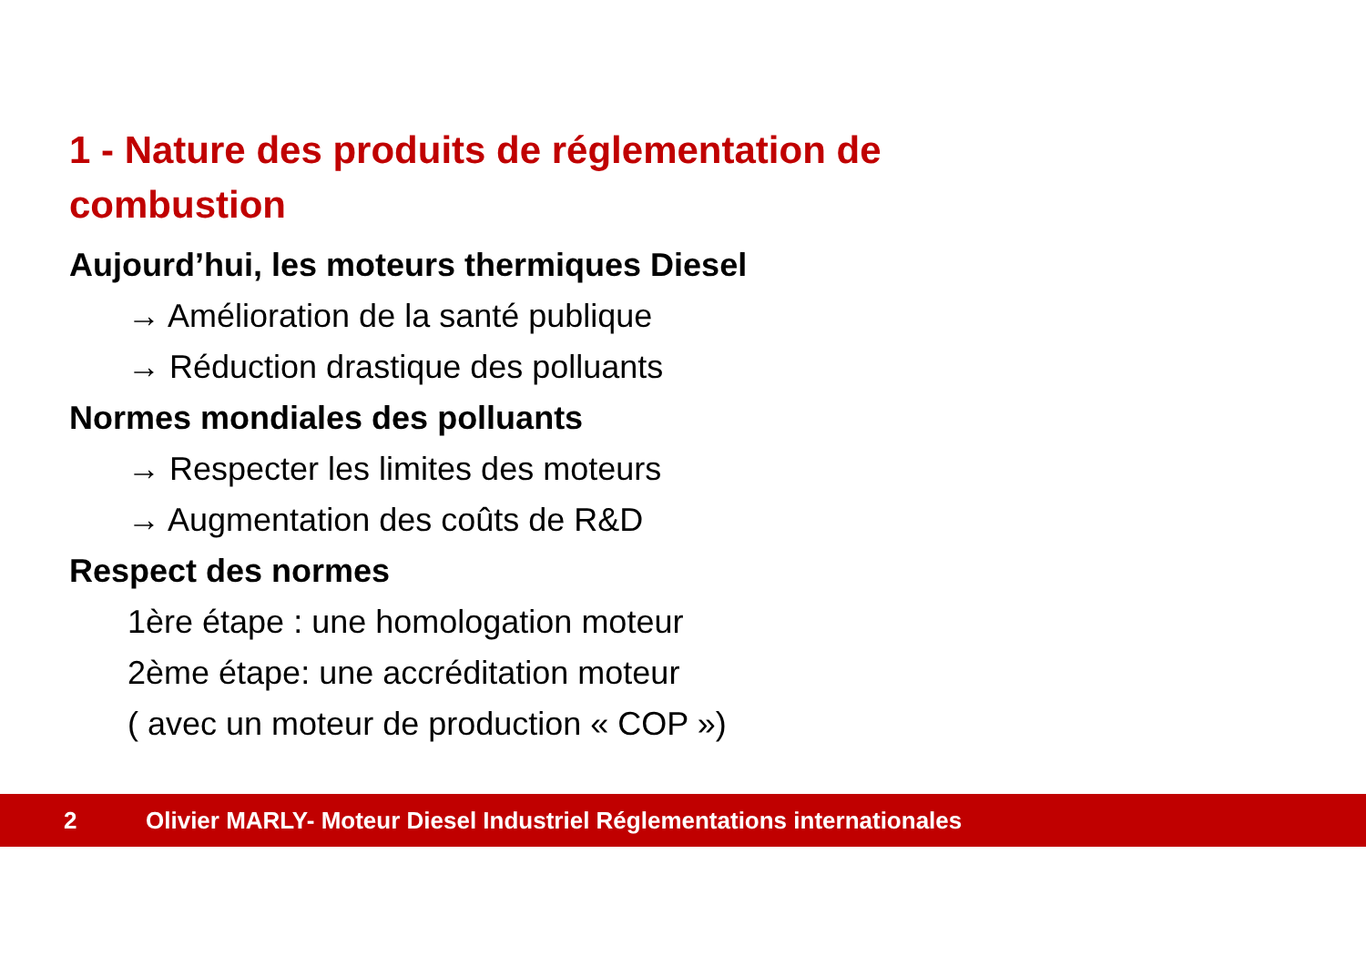1 - Nature des produits de réglementation de combustion
Aujourd’hui, les moteurs thermiques Diesel
→ Amélioration de la santé publique
→ Réduction drastique des polluants
Normes mondiales des polluants
→ Respecter les limites des moteurs
→ Augmentation des coûts de R&D
Respect des normes
1ère étape : une homologation moteur
2ème étape: une accréditation moteur
( avec un moteur de production « COP »)
2 Olivier MARLY- Moteur Diesel Industriel Réglementations internationales